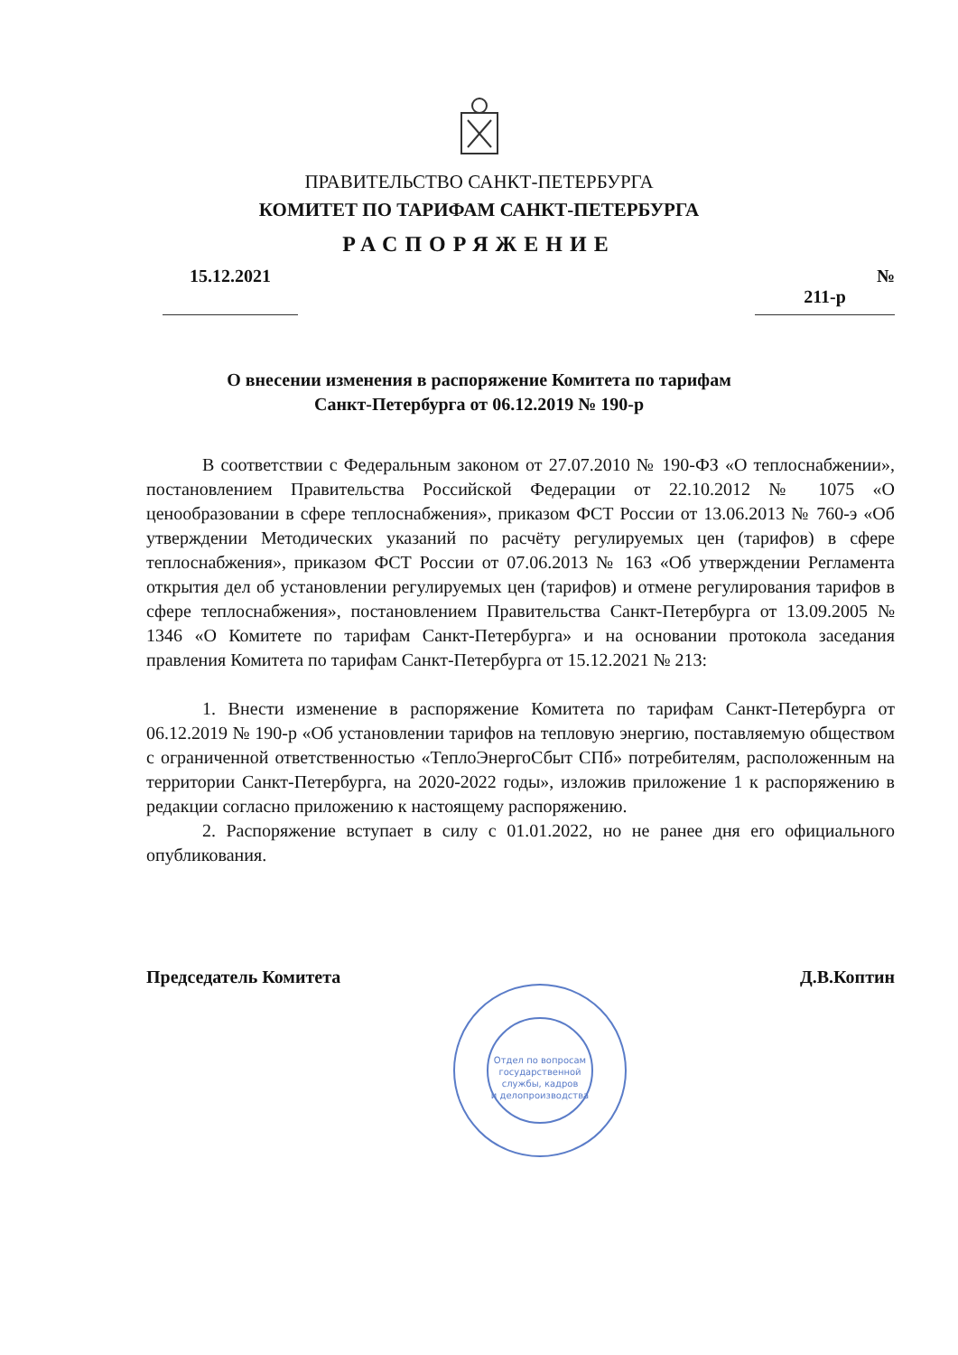ПРАВИТЕЛЬСТВО САНКТ-ПЕТЕРБУРГА
КОМИТЕТ ПО ТАРИФАМ САНКТ-ПЕТЕРБУРГА
РАСПОРЯЖЕНИЕ
15.12.2021 № 211-р
О внесении изменения в распоряжение Комитета по тарифам
Санкт-Петербурга от 06.12.2019 № 190-р
В соответствии с Федеральным законом от 27.07.2010 № 190-ФЗ «О теплоснабжении», постановлением Правительства Российской Федерации от 22.10.2012 № 1075 «О ценообразовании в сфере теплоснабжения», приказом ФСТ России от 13.06.2013 № 760-э «Об утверждении Методических указаний по расчёту регулируемых цен (тарифов) в сфере теплоснабжения», приказом ФСТ России от 07.06.2013 № 163 «Об утверждении Регламента открытия дел об установлении регулируемых цен (тарифов) и отмене регулирования тарифов в сфере теплоснабжения», постановлением Правительства Санкт-Петербурга от 13.09.2005 № 1346 «О Комитете по тарифам Санкт-Петербурга» и на основании протокола заседания правления Комитета по тарифам Санкт-Петербурга от 15.12.2021 № 213:
1. Внести изменение в распоряжение Комитета по тарифам Санкт-Петербурга от 06.12.2019 № 190-р «Об установлении тарифов на тепловую энергию, поставляемую обществом с ограниченной ответственностью «ТеплоЭнергоСбыт СПб» потребителям, расположенным на территории Санкт-Петербурга, на 2020-2022 годы», изложив приложение 1 к распоряжению в редакции согласно приложению к настоящему распоряжению.
2. Распоряжение вступает в силу с 01.01.2022, но не ранее дня его официального опубликования.
Председатель Комитета Д.В.Коптин
Отдел по вопросам
государственной
службы, кадров
и делопроизводства